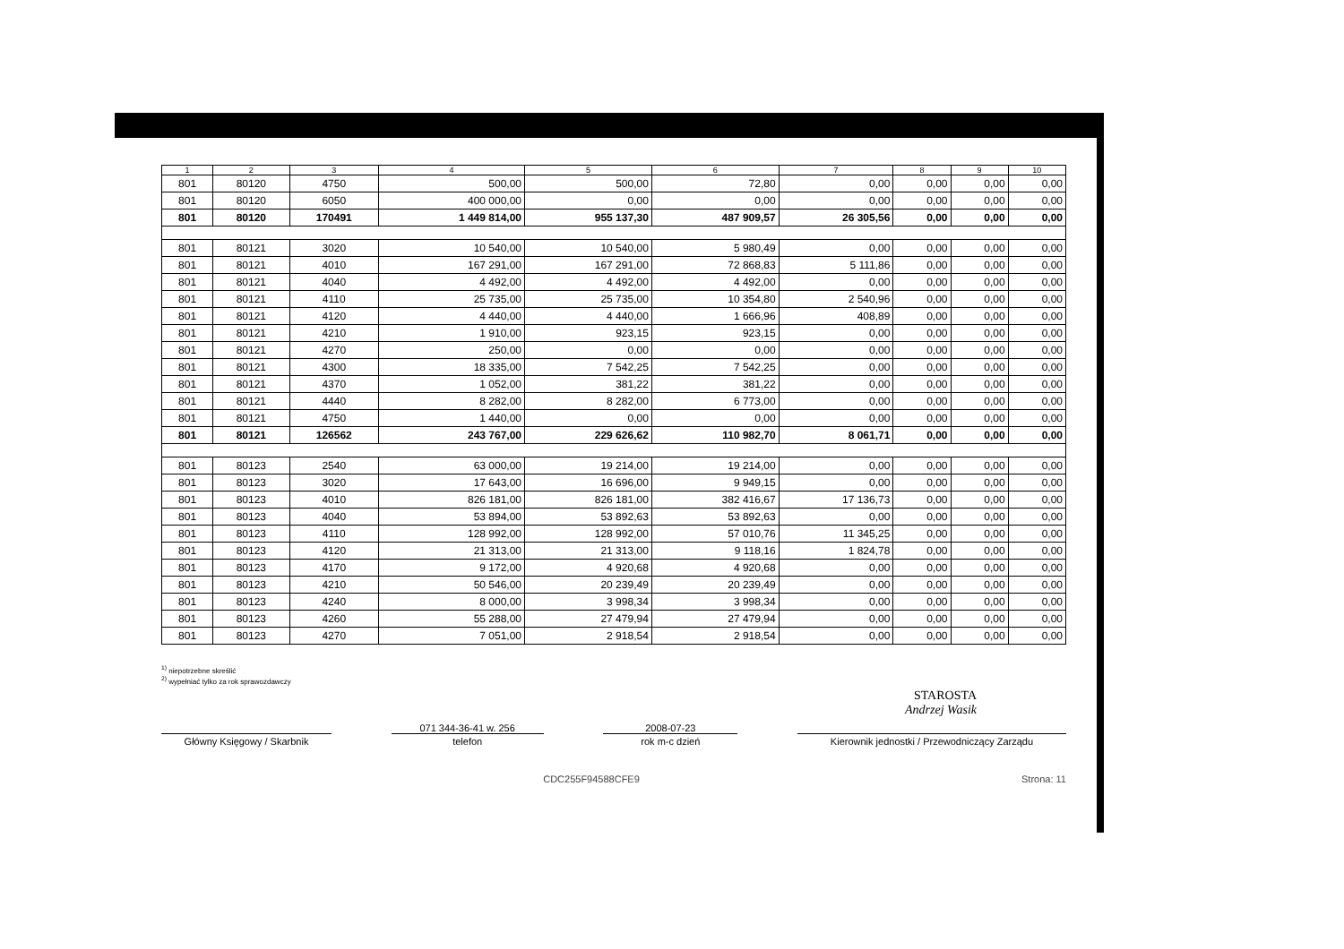| 1 | 2 | 3 | 4 | 5 | 6 | 7 | 8 | 9 | 10 |
| --- | --- | --- | --- | --- | --- | --- | --- | --- | --- |
| 801 | 80120 | 4750 | 500,00 | 500,00 | 72,80 | 0,00 | 0,00 | 0,00 | 0,00 |
| 801 | 80120 | 6050 | 400 000,00 | 0,00 | 0,00 | 0,00 | 0,00 | 0,00 | 0,00 |
| 801 | 80120 | 170491 | 1 449 814,00 | 955 137,30 | 487 909,57 | 26 305,56 | 0,00 | 0,00 | 0,00 |
| 801 | 80121 | 3020 | 10 540,00 | 10 540,00 | 5 980,49 | 0,00 | 0,00 | 0,00 | 0,00 |
| 801 | 80121 | 4010 | 167 291,00 | 167 291,00 | 72 868,83 | 5 111,86 | 0,00 | 0,00 | 0,00 |
| 801 | 80121 | 4040 | 4 492,00 | 4 492,00 | 4 492,00 | 0,00 | 0,00 | 0,00 | 0,00 |
| 801 | 80121 | 4110 | 25 735,00 | 25 735,00 | 10 354,80 | 2 540,96 | 0,00 | 0,00 | 0,00 |
| 801 | 80121 | 4120 | 4 440,00 | 4 440,00 | 1 666,96 | 408,89 | 0,00 | 0,00 | 0,00 |
| 801 | 80121 | 4210 | 1 910,00 | 923,15 | 923,15 | 0,00 | 0,00 | 0,00 | 0,00 |
| 801 | 80121 | 4270 | 250,00 | 0,00 | 0,00 | 0,00 | 0,00 | 0,00 | 0,00 |
| 801 | 80121 | 4300 | 18 335,00 | 7 542,25 | 7 542,25 | 0,00 | 0,00 | 0,00 | 0,00 |
| 801 | 80121 | 4370 | 1 052,00 | 381,22 | 381,22 | 0,00 | 0,00 | 0,00 | 0,00 |
| 801 | 80121 | 4440 | 8 282,00 | 8 282,00 | 6 773,00 | 0,00 | 0,00 | 0,00 | 0,00 |
| 801 | 80121 | 4750 | 1 440,00 | 0,00 | 0,00 | 0,00 | 0,00 | 0,00 | 0,00 |
| 801 | 80121 | 126562 | 243 767,00 | 229 626,62 | 110 982,70 | 8 061,71 | 0,00 | 0,00 | 0,00 |
| 801 | 80123 | 2540 | 63 000,00 | 19 214,00 | 19 214,00 | 0,00 | 0,00 | 0,00 | 0,00 |
| 801 | 80123 | 3020 | 17 643,00 | 16 696,00 | 9 949,15 | 0,00 | 0,00 | 0,00 | 0,00 |
| 801 | 80123 | 4010 | 826 181,00 | 826 181,00 | 382 416,67 | 17 136,73 | 0,00 | 0,00 | 0,00 |
| 801 | 80123 | 4040 | 53 894,00 | 53 892,63 | 53 892,63 | 0,00 | 0,00 | 0,00 | 0,00 |
| 801 | 80123 | 4110 | 128 992,00 | 128 992,00 | 57 010,76 | 11 345,25 | 0,00 | 0,00 | 0,00 |
| 801 | 80123 | 4120 | 21 313,00 | 21 313,00 | 9 118,16 | 1 824,78 | 0,00 | 0,00 | 0,00 |
| 801 | 80123 | 4170 | 9 172,00 | 4 920,68 | 4 920,68 | 0,00 | 0,00 | 0,00 | 0,00 |
| 801 | 80123 | 4210 | 50 546,00 | 20 239,49 | 20 239,49 | 0,00 | 0,00 | 0,00 | 0,00 |
| 801 | 80123 | 4240 | 8 000,00 | 3 998,34 | 3 998,34 | 0,00 | 0,00 | 0,00 | 0,00 |
| 801 | 80123 | 4260 | 55 288,00 | 27 479,94 | 27 479,94 | 0,00 | 0,00 | 0,00 | 0,00 |
| 801 | 80123 | 4270 | 7 051,00 | 2 918,54 | 2 918,54 | 0,00 | 0,00 | 0,00 | 0,00 |
<sup>1)</sup> niepotrzebne skreślić
<sup>2)</sup> wypełniać tylko za rok sprawozdawczy
STAROSTA
Andrzej Wasik
Główny Księgowy / Skarbnik 071 344-36-41 w. 256
telefon
2008-07-23
rok m-c dzień
Kierownik jednostki / Przewodniczący Zarządu
CDC255F94588CFE9 Strona: 11